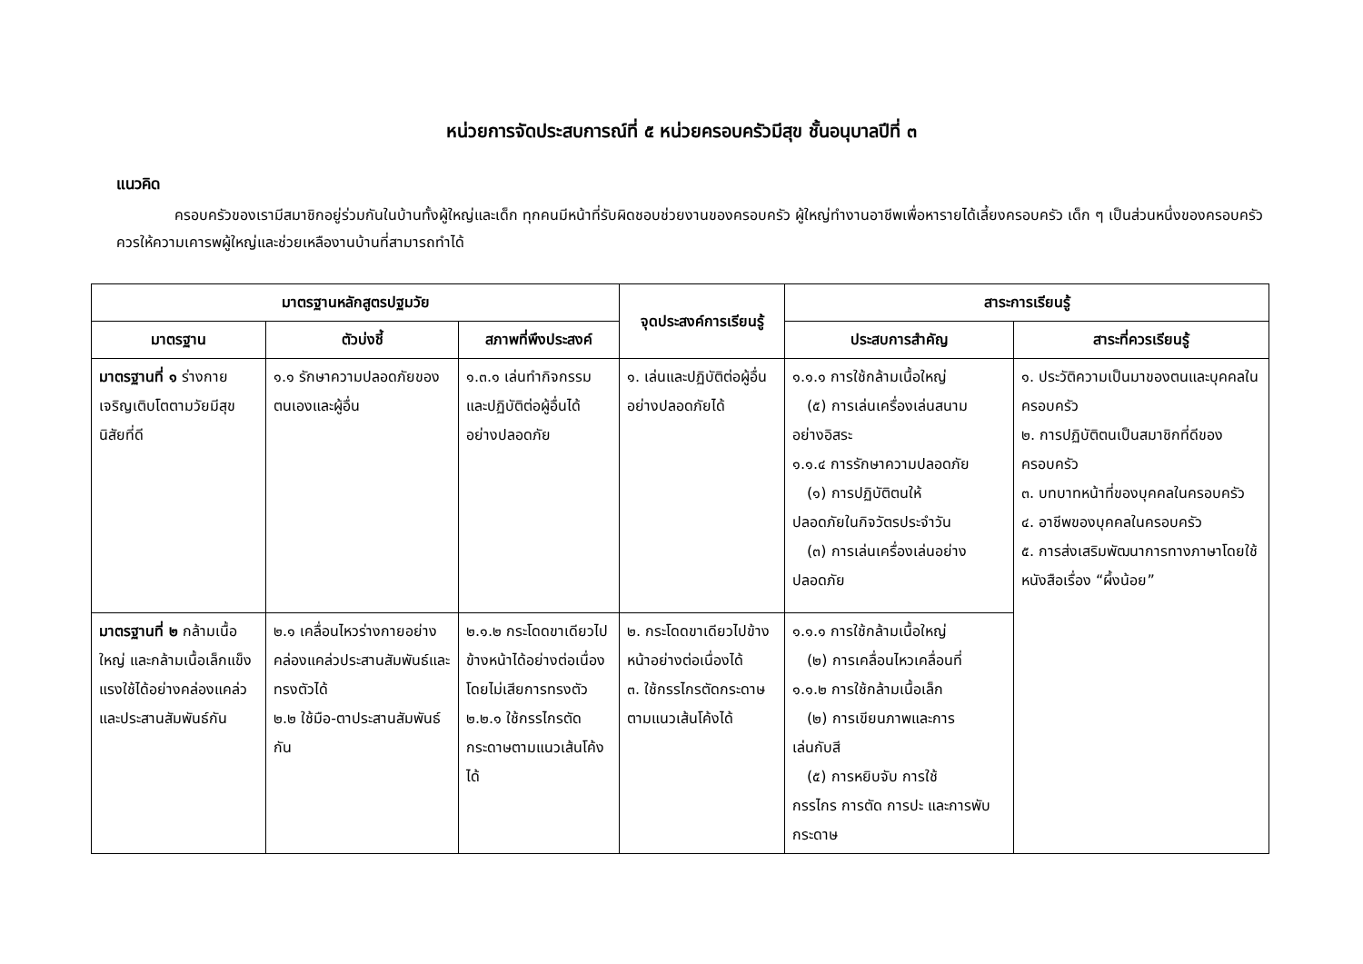หน่วยการจัดประสบการณ์ที่ ๕ หน่วยครอบครัวมีสุข ชั้นอนุบาลปีที่ ๓
แนวคิด
ครอบครัวของเรามีสมาชิกอยู่ร่วมกันในบ้านทั้งผู้ใหญ่และเด็ก ทุกคนมีหน้าที่รับผิดชอบช่วยงานของครอบครัว ผู้ใหญ่ทำงานอาชีพเพื่อหารายได้เลี้ยงครอบครัว เด็ก ๆ เป็นส่วนหนึ่งของครอบครัวควรให้ความเคารพผู้ใหญ่และช่วยเหลืองานบ้านที่สามารถทำได้
| มาตรฐานหลักสูตรปฐมวัย | | | จุดประสงค์การเรียนรู้ | สาระการเรียนรู้ | |
| --- | --- | --- | --- | --- | --- |
| มาตรฐาน | ตัวบ่งชี้ | สภาพที่พึงประสงค์ | | ประสบการสำคัญ | สาระที่ควรเรียนรู้ |
| มาตรฐานที่ ๑ ร่างกายเจริญเติบโตตามวัยมีสุขนิสัยที่ดี | ๑.๑ รักษาความปลอดภัยของตนเองและผู้อื่น | ๑.๓.๑ เล่นทำกิจกรรมและปฏิบัติต่อผู้อื่นได้อย่างปลอดภัย | ๑. เล่นและปฏิบัติต่อผู้อื่นอย่างปลอดภัยได้ | ๑.๑.๑ การใช้กล้ามเนื้อใหญ่ (๕) การเล่นเครื่องเล่นสนาม อย่างอิสระ ๑.๑.๔ การรักษาความปลอดภัย (๑) การปฏิบัติตนให้ ปลอดภัยในกิจวัตรประจำวัน (๓) การเล่นเครื่องเล่นอย่าง ปลอดภัย | ๑. ประวัติความเป็นมาของตนและบุคคลในครอบครัว ๒. การปฏิบัติตนเป็นสมาชิกที่ดีของครอบครัว ๓. บทบาทหน้าที่ของบุคคลในครอบครัว ๔. อาชีพของบุคคลในครอบครัว ๕. การส่งเสริมพัฒนาการทางภาษาโดยใช้หนังสือเรื่อง “ผึ้งน้อย” |
| มาตรฐานที่ ๒ กล้ามเนื้อใหญ่ และกล้ามเนื้อเล็กแข็งแรงใช้ได้อย่างคล่องแคล่วและประสานสัมพันธ์กัน | ๒.๑ เคลื่อนไหวร่างกายอย่างคล่องแคล่วประสานสัมพันธ์และทรงตัวได้ ๒.๒ ใช้มือ-ตาประสานสัมพันธ์กัน | ๒.๑.๒ กระโดดขาเดียวไปข้างหน้าได้อย่างต่อเนื่องโดยไม่เสียการทรงตัว ๒.๒.๑ ใช้กรรไกรตัดกระดาษตามแนวเส้นโค้งได้ | ๒. กระโดดขาเดียวไปข้างหน้าอย่างต่อเนื่องได้ ๓. ใช้กรรไกรตัดกระดาษตามแนวเส้นโค้งได้ | ๑.๑.๑ การใช้กล้ามเนื้อใหญ่ (๒) การเคลื่อนไหวเคลื่อนที่ ๑.๑.๒ การใช้กล้ามเนื้อเล็ก (๒) การเขียนภาพและการ เล่นกับสี (๕) การหยิบจับ การใช้ กรรไกร การตัด การปะ และการพับกระดาษ | |